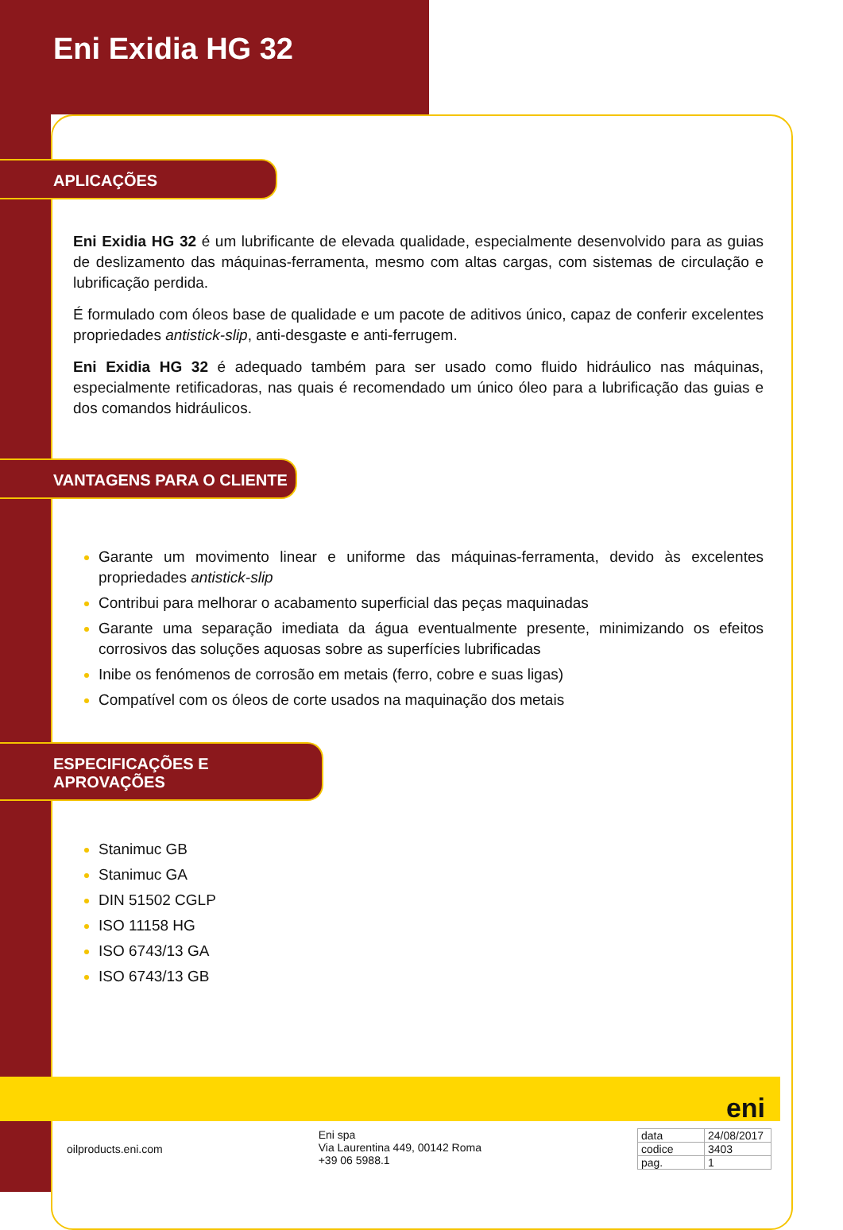Eni Exidia HG 32
APLICAÇÕES
Eni Exidia HG 32 é um lubrificante de elevada qualidade, especialmente desenvolvido para as guias de deslizamento das máquinas-ferramenta, mesmo com altas cargas, com sistemas de circulação e lubrificação perdida.
É formulado com óleos base de qualidade e um pacote de aditivos único, capaz de conferir excelentes propriedades antistick-slip, anti-desgaste e anti-ferrugem.
Eni Exidia HG 32 é adequado também para ser usado como fluido hidráulico nas máquinas, especialmente retificadoras, nas quais é recomendado um único óleo para a lubrificação das guias e dos comandos hidráulicos.
VANTAGENS PARA O CLIENTE
Garante um movimento linear e uniforme das máquinas-ferramenta, devido às excelentes propriedades antistick-slip
Contribui para melhorar o acabamento superficial das peças maquinadas
Garante uma separação imediata da água eventualmente presente, minimizando os efeitos corrosivos das soluções aquosas sobre as superfícies lubrificadas
Inibe os fenómenos de corrosão em metais (ferro, cobre e suas ligas)
Compatível com os óleos de corte usados na maquinação dos metais
ESPECIFICAÇÕES E APROVAÇÕES
Stanimuc GB
Stanimuc GA
DIN 51502 CGLP
ISO 11158 HG
ISO 6743/13 GA
ISO 6743/13 GB
eni
oilproducts.eni.com
Eni spa
Via Laurentina 449, 00142 Roma
+39 06 5988.1
| data | 24/08/2017 |
| codice | 3403 |
| pag. | 1 |